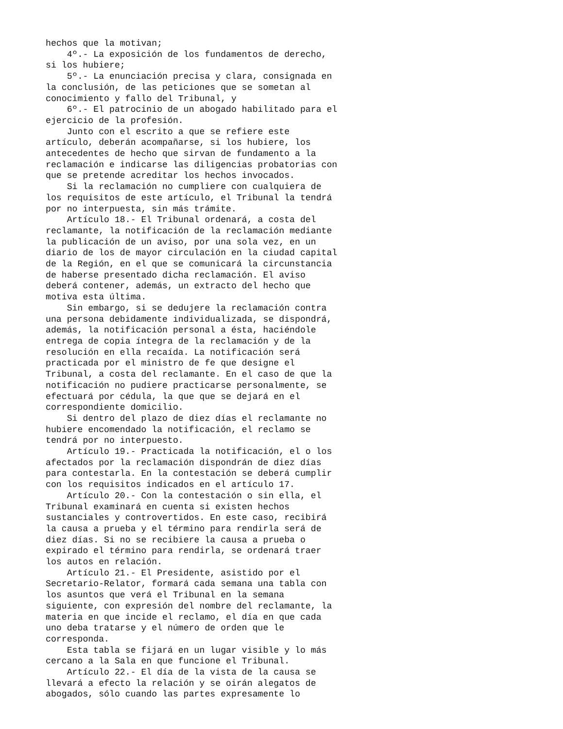hechos que la motivan;
    4º.- La exposición de los fundamentos de derecho,
si los hubiere;
    5º.- La enunciación precisa y clara, consignada en
la conclusión, de las peticiones que se sometan al
conocimiento y fallo del Tribunal, y
    6º.- El patrocinio de un abogado habilitado para el
ejercicio de la profesión.
    Junto con el escrito a que se refiere este
artículo, deberán acompañarse, si los hubiere, los
antecedentes de hecho que sirvan de fundamento a la
reclamación e indicarse las diligencias probatorias con
que se pretende acreditar los hechos invocados.
    Si la reclamación no cumpliere con cualquiera de
los requisitos de este artículo, el Tribunal la tendrá
por no interpuesta, sin más trámite.
    Artículo 18.- El Tribunal ordenará, a costa del
reclamante, la notificación de la reclamación mediante
la publicación de un aviso, por una sola vez, en un
diario de los de mayor circulación en la ciudad capital
de la Región, en el que se comunicará la circunstancia
de haberse presentado dicha reclamación. El aviso
deberá contener, además, un extracto del hecho que
motiva esta última.
    Sin embargo, si se dedujere la reclamación contra
una persona debidamente individualizada, se dispondrá,
además, la notificación personal a ésta, haciéndole
entrega de copia íntegra de la reclamación y de la
resolución en ella recaída. La notificación será
practicada por el ministro de fe que designe el
Tribunal, a costa del reclamante. En el caso de que la
notificación no pudiere practicarse personalmente, se
efectuará por cédula, la que que se dejará en el
correspondiente domicilio.
    Si dentro del plazo de diez días el reclamante no
hubiere encomendado la notificación, el reclamo se
tendrá por no interpuesto.
    Artículo 19.- Practicada la notificación, el o los
afectados por la reclamación dispondrán de diez días
para contestarla. En la contestación se deberá cumplir
con los requisitos indicados en el artículo 17.
    Artículo 20.- Con la contestación o sin ella, el
Tribunal examinará en cuenta si existen hechos
sustanciales y controvertidos. En este caso, recibirá
la causa a prueba y el término para rendirla será de
diez días. Si no se recibiere la causa a prueba o
expirado el término para rendirla, se ordenará traer
los autos en relación.
    Artículo 21.- El Presidente, asistido por el
Secretario-Relator, formará cada semana una tabla con
los asuntos que verá el Tribunal en la semana
siguiente, con expresión del nombre del reclamante, la
materia en que incide el reclamo, el día en que cada
uno deba tratarse y el número de orden que le
corresponda.
    Esta tabla se fijará en un lugar visible y lo más
cercano a la Sala en que funcione el Tribunal.
    Artículo 22.- El día de la vista de la causa se
llevará a efecto la relación y se oirán alegatos de
abogados, sólo cuando las partes expresamente lo